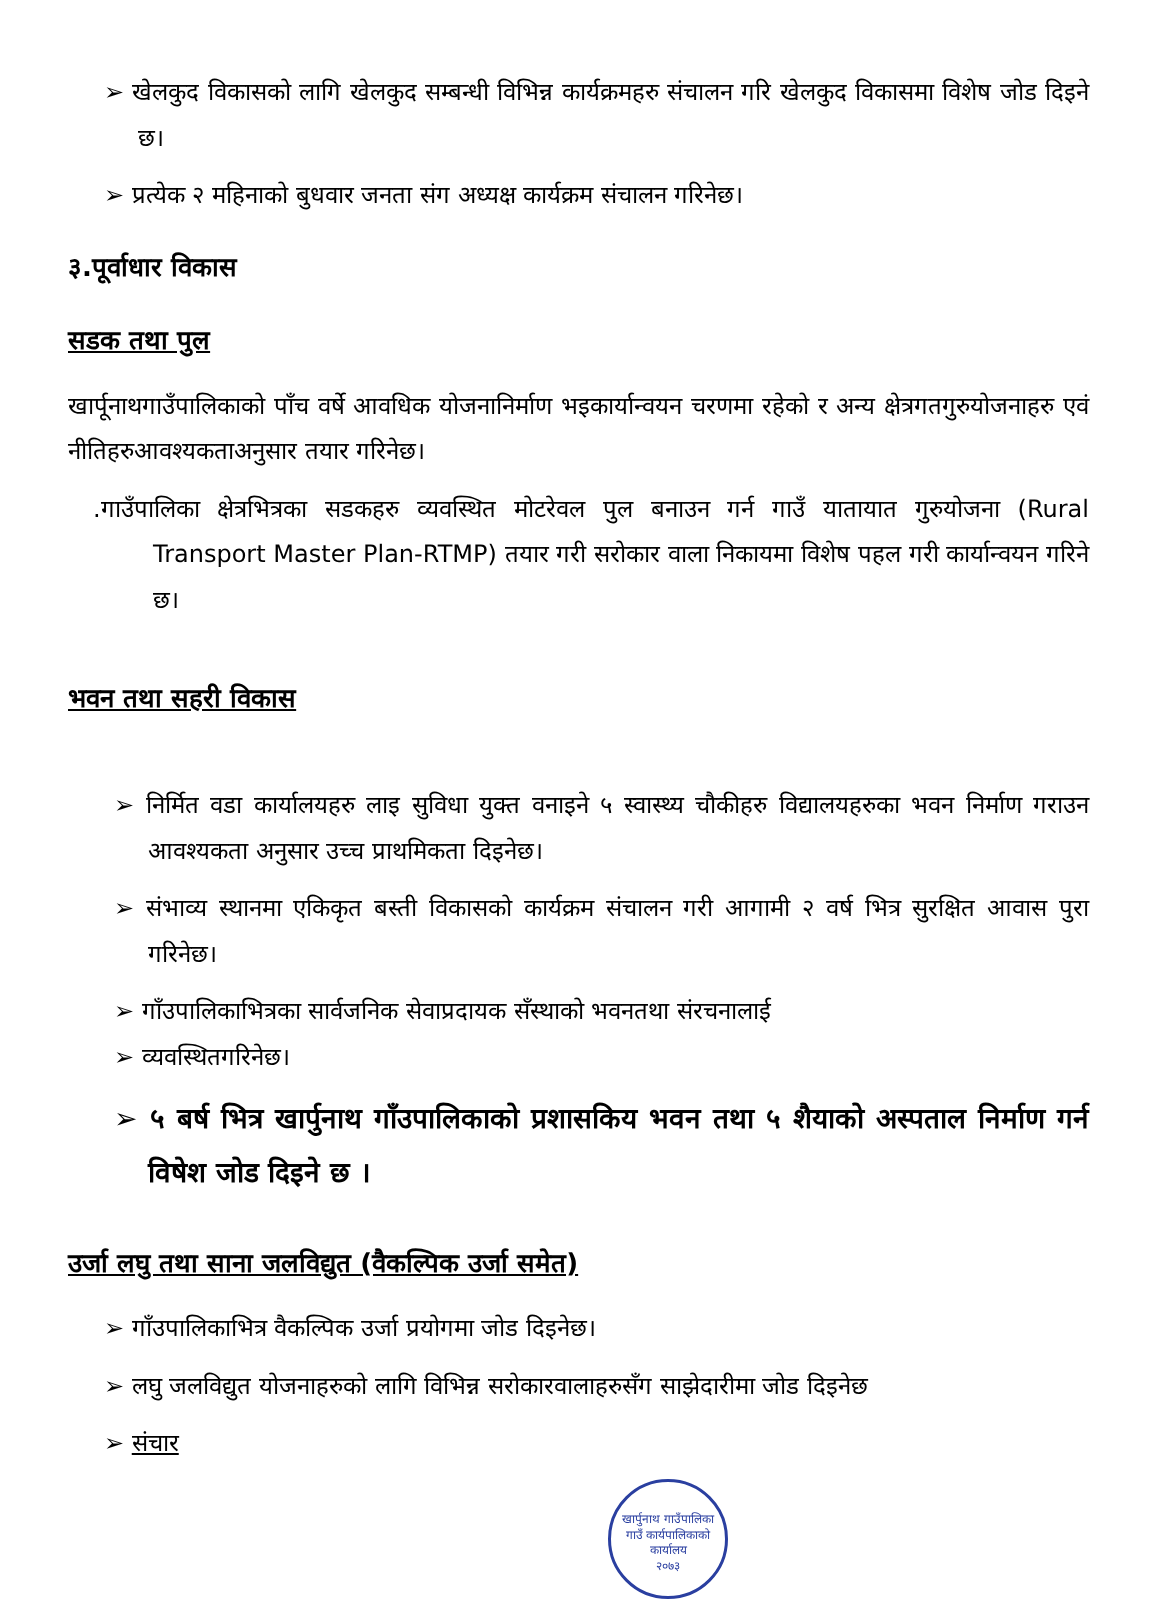➢ खेलकुद विकासको लागि खेलकुद सम्बन्धी विभिन्न कार्यक्रमहरु संचालन गरि खेलकुद विकासमा विशेष जोड दिइने छ।
➢ प्रत्येक २ महिनाको बुधवार जनता संग अध्यक्ष कार्यक्रम संचालन गरिनेछ।
३.पूर्वाधार विकास
सडक तथा पुल
खार्पूनाथगाउँपालिकाको पाँच वर्षे आवधिक योजनानिर्माण भइकार्यान्वयन चरणमा रहेको र अन्य क्षेत्रगतगुरुयोजनाहरु एवं नीतिहरुआवश्यकताअनुसार तयार गरिनेछ।
.गाउँपालिका क्षेत्रभित्रका सडकहरु व्यवस्थित मोटरेवल पुल बनाउन गर्न गाउँ यातायात गुरुयोजना (Rural Transport Master Plan-RTMP) तयार गरी सरोकार वाला निकायमा विशेष पहल गरी कार्यान्वयन गरिने छ।
भवन तथा सहरी विकास
➢ निर्मित वडा कार्यालयहरु लाइ सुविधा युक्त वनाइने ५ स्वास्थ्य चौकीहरु विद्यालयहरुका भवन निर्माण गराउन आवश्यकता अनुसार उच्च प्राथमिकता दिइनेछ।
➢ संभाव्य स्थानमा एकिकृत बस्ती विकासको कार्यक्रम संचालन गरी आगामी २ वर्ष भित्र सुरक्षित आवास पुरा गरिनेछ।
➢ गाँउपालिकाभित्रका सार्वजनिक सेवाप्रदायक सँस्थाको भवनतथा संरचनालाई
➢ व्यवस्थितगरिनेछ।
➢ ५ बर्ष भित्र खार्पुनाथ गाँउपालिकाको प्रशासकिय भवन तथा ५ शैयाको अस्पताल निर्माण गर्न विषेश जोड दिइने छ ।
उर्जा लघु तथा साना जलविद्युत (वैकल्पिक उर्जा समेत)
➢ गाँउपालिकाभित्र वैकल्पिक उर्जा प्रयोगमा जोड दिइनेछ।
➢ लघु जलविद्युत योजनाहरुको लागि विभिन्न सरोकारवालाहरुसँग साझेदारीमा जोड दिइनेछ
➢ संचार
खार्पुनाथ गाउँपालिका
गाउँ कार्यपालिकाको कार्यालय
२०७३